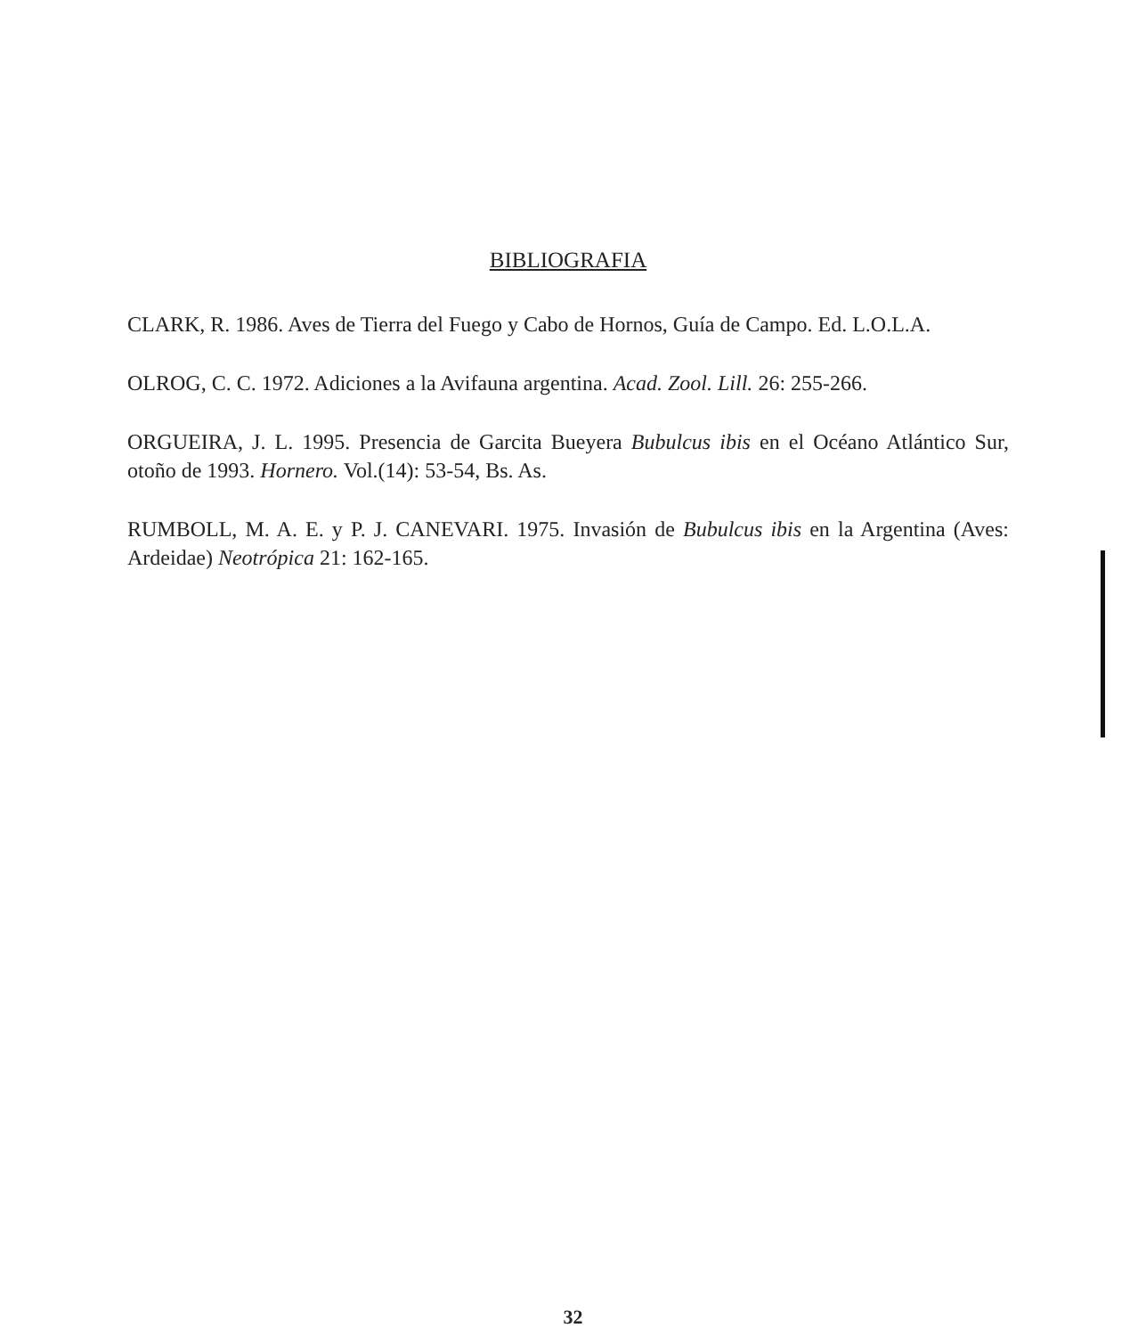BIBLIOGRAFIA
CLARK, R. 1986. Aves de Tierra del Fuego y Cabo de Hornos, Guía de Campo. Ed. L.O.L.A.
OLROG, C. C. 1972. Adiciones a la Avifauna argentina. Acad. Zool. Lill. 26: 255-266.
ORGUEIRA, J. L. 1995. Presencia de Garcita Bueyera Bubulcus ibis en el Océano Atlántico Sur, otoño de 1993. Hornero. Vol.(14): 53-54, Bs. As.
RUMBOLL, M. A. E. y P. J. CANEVARI. 1975. Invasión de Bubulcus ibis en la Argentina (Aves: Ardeidae) Neotrópica 21: 162-165.
32